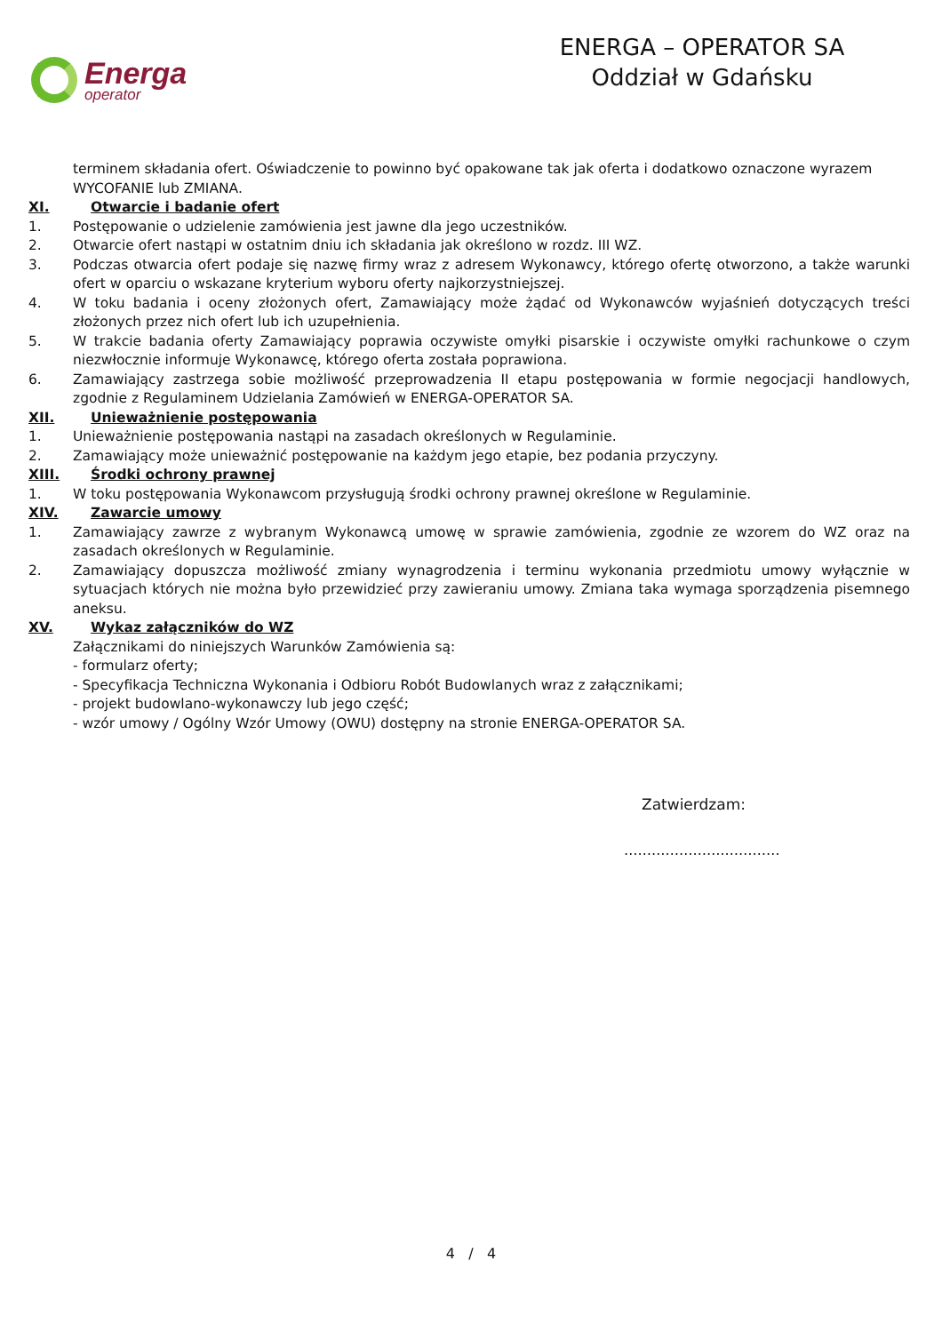Energa
operator
ENERGA – OPERATOR SA
Oddział w Gdańsku
terminem składania ofert. Oświadczenie to powinno być opakowane tak jak oferta i dodatkowo oznaczone wyrazem WYCOFANIE lub ZMIANA.
XI. Otwarcie i badanie ofert
1. Postępowanie o udzielenie zamówienia jest jawne dla jego uczestników.
2. Otwarcie ofert nastąpi w ostatnim dniu ich składania jak określono w rozdz. III WZ.
3. Podczas otwarcia ofert podaje się nazwę firmy wraz z adresem Wykonawcy, którego ofertę otworzono, a także warunki ofert w oparciu o wskazane kryterium wyboru oferty najkorzystniejszej.
4. W toku badania i oceny złożonych ofert, Zamawiający może żądać od Wykonawców wyjaśnień dotyczących treści złożonych przez nich ofert lub ich uzupełnienia.
5. W trakcie badania oferty Zamawiający poprawia oczywiste omyłki pisarskie i oczywiste omyłki rachunkowe o czym niezwłocznie informuje Wykonawcę, którego oferta została poprawiona.
6. Zamawiający zastrzega sobie możliwość przeprowadzenia II etapu postępowania w formie negocjacji handlowych, zgodnie z Regulaminem Udzielania Zamówień w ENERGA-OPERATOR SA.
XII. Unieważnienie postępowania
1. Unieważnienie postępowania nastąpi na zasadach określonych w Regulaminie.
2. Zamawiający może unieważnić postępowanie na każdym jego etapie, bez podania przyczyny.
XIII. Środki ochrony prawnej
1. W toku postępowania Wykonawcom przysługują środki ochrony prawnej określone w Regulaminie.
XIV. Zawarcie umowy
1. Zamawiający zawrze z wybranym Wykonawcą umowę w sprawie zamówienia, zgodnie ze wzorem do WZ oraz na zasadach określonych w Regulaminie.
2. Zamawiający dopuszcza możliwość zmiany wynagrodzenia i terminu wykonania przedmiotu umowy wyłącznie w sytuacjach których nie można było przewidzieć przy zawieraniu umowy. Zmiana taka wymaga sporządzenia pisemnego aneksu.
XV. Wykaz załączników do WZ
Załącznikami do niniejszych Warunków Zamówienia są:
- formularz oferty;
- Specyfikacja Techniczna Wykonania i Odbioru Robót Budowlanych wraz z załącznikami;
- projekt budowlano-wykonawczy lub jego część;
- wzór umowy / Ogólny Wzór Umowy (OWU) dostępny na stronie ENERGA-OPERATOR SA.
Zatwierdzam:
………………….…………
4 / 4